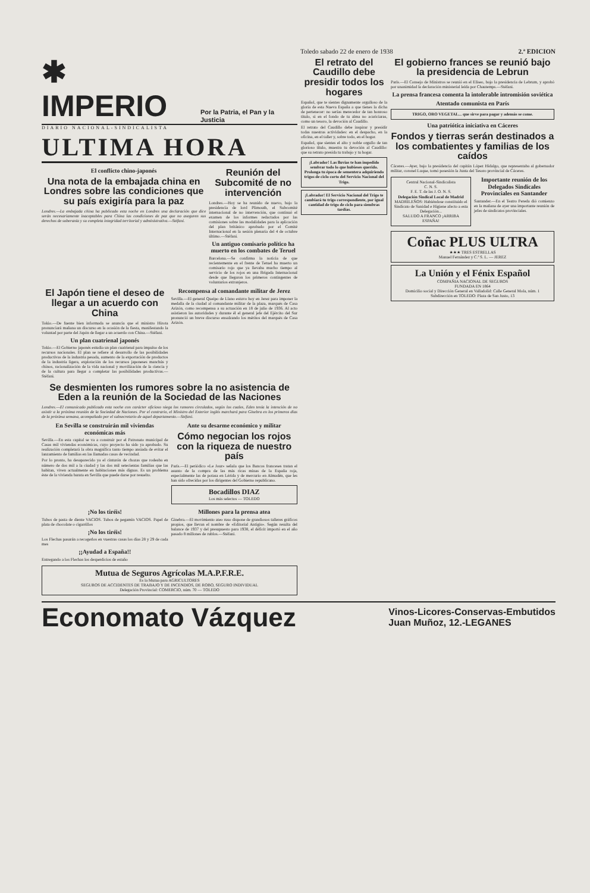Toledo sabado 22 de enero de 1938 2.ª EDICION
✱ IMPERIO
Por la Patria, el Pan y la Justicia
DIARIO NACIONAL-SINDICALISTA
ULTIMA HORA
El conflicto chino-japonés
Una nota de la embajada china en Londres sobre las condiciones que su país exigiría para la paz
Londres.—La embajada china ha publicado esta noche en Londres una declaración que dice serán necesariamente inaceptables para China las condiciones de paz que no aseguren sus derechos de soberanía y su completa integridad territorial y administrativa.—Stéfani.
Reunión del Subcomité de no intervención
Londres.—Hoy se ha reunido de nuevo, bajo la presidencia de lord Plimouth, el Subcomité internacional de no intervención, que continuó el examen de los informes redactados por las comisiones sobre las modalidades para la aplicación del plan británico aprobado por el Comité Internacional en la sesión plenaria del 4 de octubre último.—Stéfani.
Un antiguo comisario político ha muerto en los combates de Teruel
Barcelona.—Se confirma la noticia de que recientemente en el frente de Teruel ha muerto un comisario rojo que ya llevaba mucho tiempo al servicio de los rojos en una Brigada Internacional desde que llegaron los primeros contingentes de voluntarios extranjeros.
El Japón tiene el deseo de llegar a un acuerdo con China
Tokio.—De fuente bien informada se anuncia que el ministro Hirota pronunciará mañana un discurso en la ocasión de la fiesta, manifestando la voluntad por parte del Japón de llegar a un acuerdo con China.—Stéfani.
Un plan cuatrienal japonés
Tokio.—El Gobierno japonés estudia un plan cuatrienal para impulso de los recursos nacionales. El plan se refiere al desarrollo de las posibilidades productivas de la industria pesada, aumento de la exportación de productos de la industria ligera, explotación de los recursos japoneses manchús y chinos, racionalización de la vida nacional y movilización de la ciencia y de la cultura para llegar a completar las posibilidades productivas.—Stéfani.
Recompensa al comandante militar de Jerez
Sevilla.—El general Queipo de Llano estuvo hoy en Jerez para imponer la medalla de la ciudad al comandante militar de la plaza, marqués de Casa Arizón, como recompensa a su actuación en 18 de julio de 1936. Al acto asistieron las autoridades y durante él el general jefe del Ejército del Sur pronunció un breve discurso ensalzando los méritos del marqués de Casa Arizón.
Se desmienten los rumores sobre la no asistencia de Eden a la reunión de la Sociedad de las Naciones
Londres.—El comunicado publicado esta noche con carácter oficioso niega los rumores circulados, según los cuales, Eden tenía la intención de no asistir a la próxima reunión de la Sociedad de Naciones. Por el contrario, el Ministro del Exterior inglés marchará para Ginebra en los primeros días de la próxima semana, acompañado por el subsecretario de aquel departamento.—Stéfani.
En Sevilla se construirán mil viviendas económicas más
Sevilla.—En esta capital se va a construir por el Patronato municipal de Casas mil viviendas económicas, cuyo proyecto ha sido ya aprobado. Su realización completará la obra magnífica tanto tiempo ansiada de evitar el lanzamiento de familias en las llamadas casas de vecindad.
Por lo pronto, ha desaparecido ya el cinturón de chozas que rodeaba en número de dos mil a la ciudad y las dos mil setecientas familias que las habitan, viven actualmente en habitaciones más dignas. Es un problema éste de la vivienda barata en Sevilla que puede darse por resuelto.
Ante su desarme económico y militar
Cómo negocian los rojos con la riqueza de nuestro país
París.—El periódico «Le Jour» señala que los Bancos franceses tratan el asunto de la compra de las más ricas minas de la España roja, especialmente las de potasa en Lérida y de mercurio en Almadén, que les han sido ofrecidas por los dirigentes del Gobierno republicano.
Bocadillos DIAZ
Los más selectos — TOLEDO
¡No los tiréis!
Tubos de pasta de diente VACIOS. Tubos de pegamín VACIOS. Papel de plata de chocolate o cigarrillos
¡No los tiréis!
Los Flechas pasarán a recogerlos en vuestras casas los días 28 y 29 de cada mes
¡¡Ayudad a España!!
Entregando a los Flechas los desperdicios de estaño
Millones para la prensa atea
Ginebra.—El movimiento ateo ruso dispone de grandiosos talleres gráficos propios, que llevan el nombre de «Editorial Antigis». Según resulta del balance de 1937 y del presupuesto para 1938, el déficit importó en el año pasado 8 millones de rublos.—Stéfani.
Mutua de Seguros Agrícolas M.A.P.F.R.E.
Es la Mutua para AGRICULTORES
SEGUROS DE ACCIDENTES DE TRABAJO Y DE INCENDIOS, DE ROBO, SEGURO INDIVIDUAL
Delegación Provincial: COMERCIO, núm. 70 — TOLEDO
El retrato del Caudillo debe presidir todos los hogares
Español, que te sientes dignamente orgulloso de la gloria de esta Nueva España a que tienes la dicha de pertenecer: no serías merecedor de tan honroso título, si en el fondo de tu alma no acariciaras, como un tesoro, la devoción al Caudillo.
El retrato del Caudillo debe inspirar y presidir todas nuestras actividades: en el despacho, en la oficina, en el taller y, sobre todo, en el hogar.
Español, que sientes el alto y noble orgullo de tan glorioso título, muestra tu devoción al Caudillo: que su retrato presida tu trabajo y tu hogar.
¡Labrador! Las lluvias te han impedido sembrar todo lo que hubieses querido. Prolonga tu época de sementera adquiriendo trigos de ciclo corto del Servicio Nacional del Trigo.
¡Labrador! El Servicio Nacional del Trigo te cambiará tu trigo correspondiente, por igual cantidad de trigo de ciclo para siembras tardías.
El gobierno frances se reunió bajo la presidencia de Lebrun
París.—El Consejo de Ministros se reunió en el Elíseo, bajo la presidencia de Lebrum, y aprobó por unanimidad la declaración ministerial leída por Chautemps.—Stéfani.
La prensa francesa comenta la intolerable intromisión soviética
Atentado comunista en París
TRIGO, ORO VEGETAL... que sirve para pagar y además se come.
Una patriótica iniciativa en Cáceres
Fondos y tierras serán destinados a los combatientes y familias de los caídos
Cáceres.—Ayer, bajo la presidencia del capitán López Hidalgo, que representaba al gobernador militar, coronel Luque, tomó posesión la Junta del Tesoro provincial de Cáceres.
Central Nacional-Sindicalista
C. N. S.
F. E. T. de las J. O. N. S.
Delegación Sindical Local de Madrid
MADRILEÑOS: Habiéndose constituido el Sindicato de Sanidad e Higiene afecto a esta Delegación...
SALUDO A FRANCO ¡ARRIBA ESPAÑA!
Importante reunión de los Delegados Sindicales Provinciales en Santander
Santander.—En el Teatro Pereda dió comienzo en la mañana de ayer una importante reunión de jefes de sindicatos provinciales.
Coñac PLUS ULTRA
★★★ TRES ESTRELLAS
Manuel Fernández y C.ª S. L. — JEREZ
La Unión y el Fénix Español
COMPAÑIA NACIONAL DE SEGUROS
FUNDADA EN 1864
Domicilio social y Dirección General en Valladolid: Calle General Mola, núm. 1
Subdirección en TOLEDO: Plaza de San Justo, 13
Economato Vázquez
Vinos-Licores-Conservas-Embutidos
Juan Muñoz, 12.-LEGANES